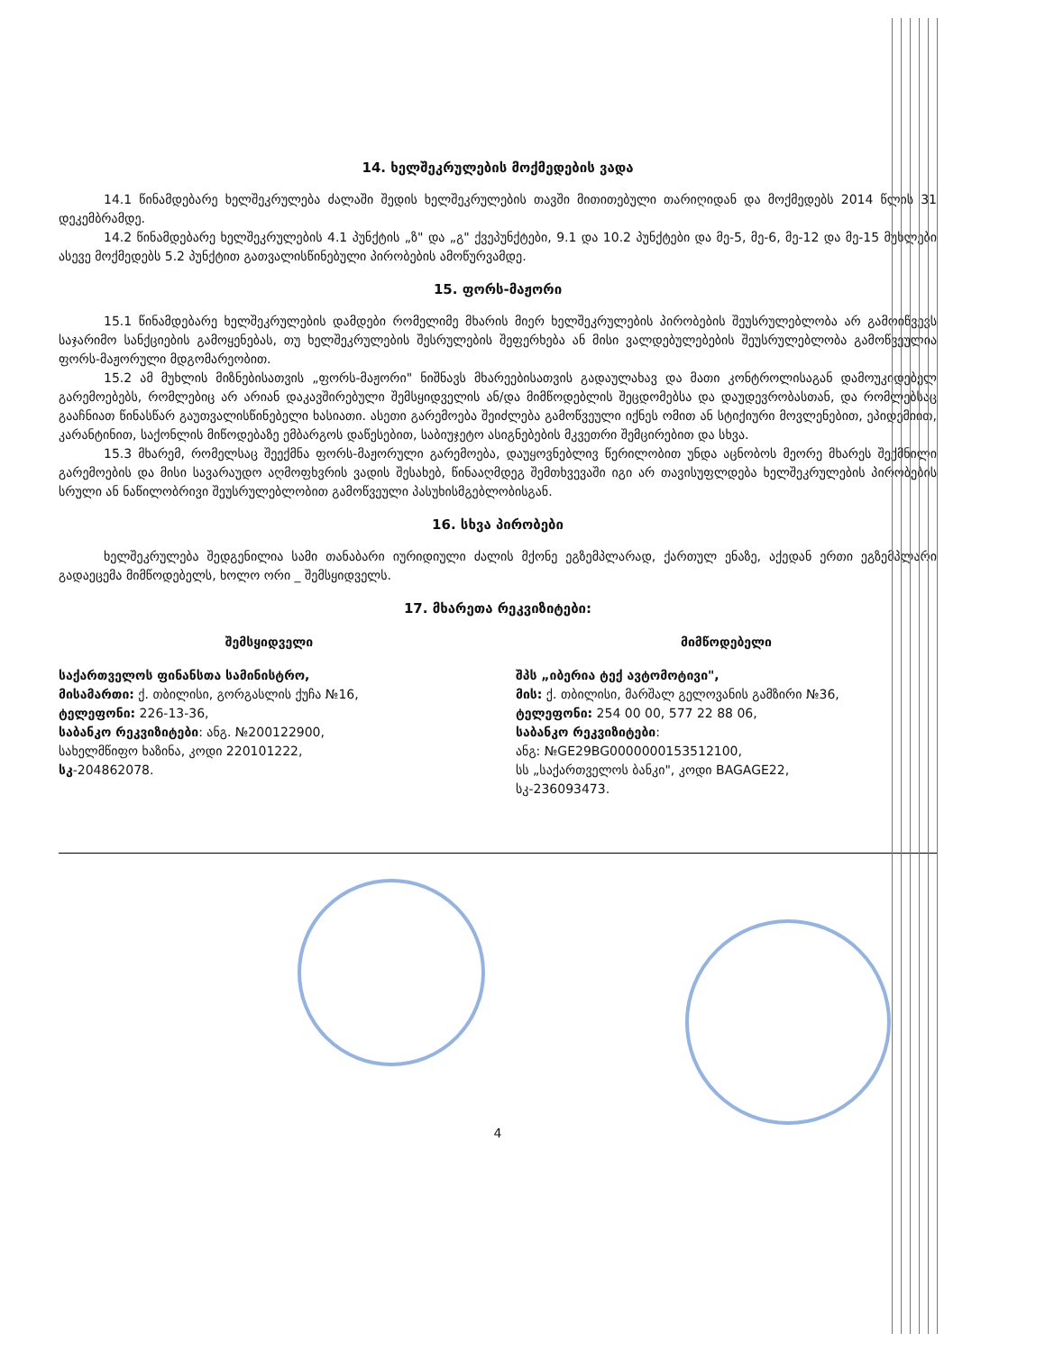14. ხელშეკრულების მოქმედების ვადა
14.1 წინამდებარე ხელშეკრულება ძალაში შედის ხელშეკრულების თავში მითითებული თარიღიდან და მოქმედებს 2014 წლის 31 დეკემბრამდე.
14.2 წინამდებარე ხელშეკრულების 4.1 პუნქტის „ზ" და „გ" ქვეპუნქტები, 9.1 და 10.2 პუნქტები და მე-5, მე-6, მე-12 და მე-15 მუხლები ასევე მოქმედებს 5.2 პუნქტით გათვალისწინებული პირობების ამოწურვამდე.
15. ფორს-მაჟორი
15.1 წინამდებარე ხელშეკრულების დამდები რომელიმე მხარის მიერ ხელშეკრულების პირობების შეუსრულებლობა არ გამოიწვევს საჯარიმო სანქციების გამოყენებას, თუ ხელშეკრულების შესრულების შეფერხება ან მისი ვალდებულებების შეუსრულებლობა გამოწვეულია ფორს-მაჟორული მდგომარეობით.
15.2 ამ მუხლის მიზნებისათვის „ფორს-მაჟორი" ნიშნავს მხარეებისათვის გადაულახავ და მათი კონტროლისაგან დამოუკიდებელ გარემოებებს, რომლებიც არ არიან დაკავშირებული შემსყიდველის ან/და მიმწოდებლის შეცდომებსა და დაუდევრობასთან, და რომლებსაც გააჩნიათ წინასწარ გაუთვალისწინებელი ხასიათი. ასეთი გარემოება შეიძლება გამოწვეული იქნეს ომით ან სტიქიური მოვლენებით, ეპიდემიით, კარანტინით, საქონლის მიწოდებაზე ემბარგოს დაწესებით, საბიუჯეტო ასიგნებების მკვეთრი შემცირებით და სხვა.
15.3 მხარემ, რომელსაც შეექმნა ფორს-მაჟორული გარემოება, დაუყოვნებლივ წერილობით უნდა აცნობოს მეორე მხარეს შექმნილი გარემოების და მისი სავარაუდო აღმოფხვრის ვადის შესახებ, წინააღმდეგ შემთხვევაში იგი არ თავისუფლდება ხელშეკრულების პირობების სრული ან ნაწილობრივი შეუსრულებლობით გამოწვეული პასუხისმგებლობისგან.
16. სხვა პირობები
ხელშეკრულება შედგენილია სამი თანაბარი იურიდიული ძალის მქონე ეგზემპლარად, ქართულ ენაზე, აქედან ერთი ეგზემპლარი გადაეცემა მიმწოდებელს, ხოლო ორი _ შემსყიდველს.
17. მხარეთა რეკვიზიტები:
შემსყიდველი
საქართველოს ფინანსთა სამინისტრო,
მისამართი: ქ. თბილისი, გორგასლის ქუჩა №16,
ტელეფონი: 226-13-36,
საბანკო რეკვიზიტები: ანგ. №200122900,
სახელმწიფო ხაზინა, კოდი 220101222,
სკ-204862078.
მიმწოდებელი
შპს „იბერია ტექ ავტომოტივი",
მის: ქ. თბილისი, მარშალ გელოვანის გამზირი №36,
ტელეფონი: 254 00 00, 577 22 88 06,
საბანკო რეკვიზიტები:
ანგ: №GE29BG0000000153512100,
სს „საქართველოს ბანკი", კოდი BAGAGE22,
სკ-236093473.
4